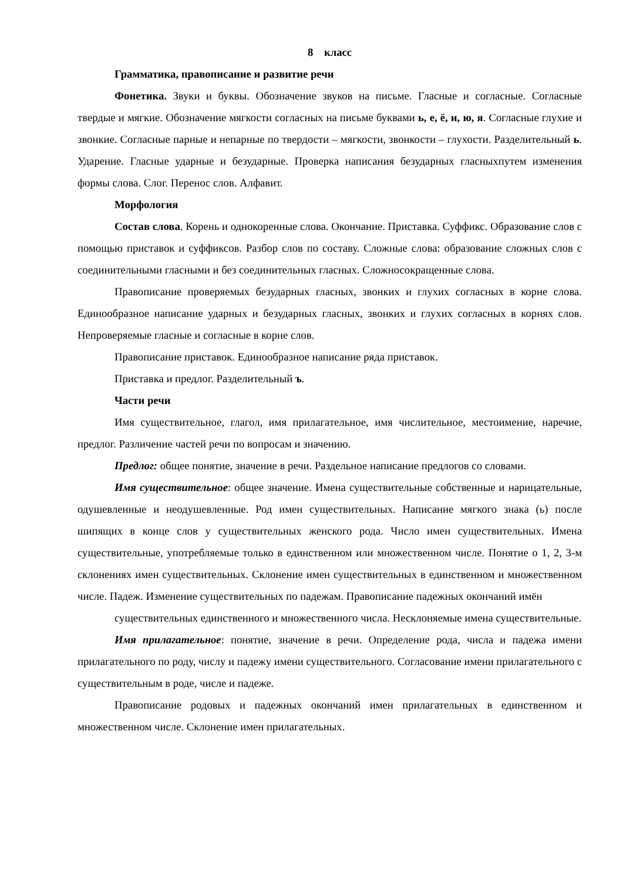8 класс
Грамматика, правописание и развитие речи
Фонетика. Звуки и буквы. Обозначение звуков на письме. Гласные и согласные. Согласные твердые и мягкие. Обозначение мягкости согласных на письме буквами ь, е, ё, и, ю, я. Согласные глухие и звонкие. Согласные парные и непарные по твердости – мягкости, звонкости – глухости. Разделительный ь. Ударение. Гласные ударные и безударные. Проверка написания безударных гласныхпутем изменения формы слова. Слог. Перенос слов. Алфавит.
Морфология
Состав слова. Корень и однокоренные слова. Окончание. Приставка. Суффикс. Образование слов с помощью приставок и суффиксов. Разбор слов по составу. Сложные слова: образование сложных слов с соединительными гласными и без соединительных гласных. Сложносокращенные слова.
Правописание проверяемых безударных гласных, звонких и глухих согласных в корне слова. Единообразное написание ударных и безударных гласных, звонких и глухих согласных в корнях слов. Непроверяемые гласные и согласные в корне слов.
Правописание приставок. Единообразное написание ряда приставок.
Приставка и предлог. Разделительный ъ.
Части речи
Имя существительное, глагол, имя прилагательное, имя числительное, местоимение, наречие, предлог. Различение частей речи по вопросам и значению.
Предлог: общее понятие, значение в речи. Раздельное написание предлогов со словами.
Имя существительное: общее значение. Имена существительные собственные и нарицательные, одушевленные и неодушевленные. Род имен существительных. Написание мягкого знака (ь) после шипящих в конце слов у существительных женского рода. Число имен существительных. Имена существительные, употребляемые только в единственном или множественном числе. Понятие о 1, 2, 3-м склонениях имен существительных. Склонение имен существительных в единственном и множественном числе. Падеж. Изменение существительных по падежам. Правописание падежных окончаний имён
существительных единственного и множественного числа. Несклоняемые имена существительные.
Имя прилагательное: понятие, значение в речи. Определение рода, числа и падежа имени прилагательного по роду, числу и падежу имени существительного. Согласование имени прилагательного с существительным в роде, числе и падеже.
Правописание родовых и падежных окончаний имен прилагательных в единственном и множественном числе. Склонение имен прилагательных.